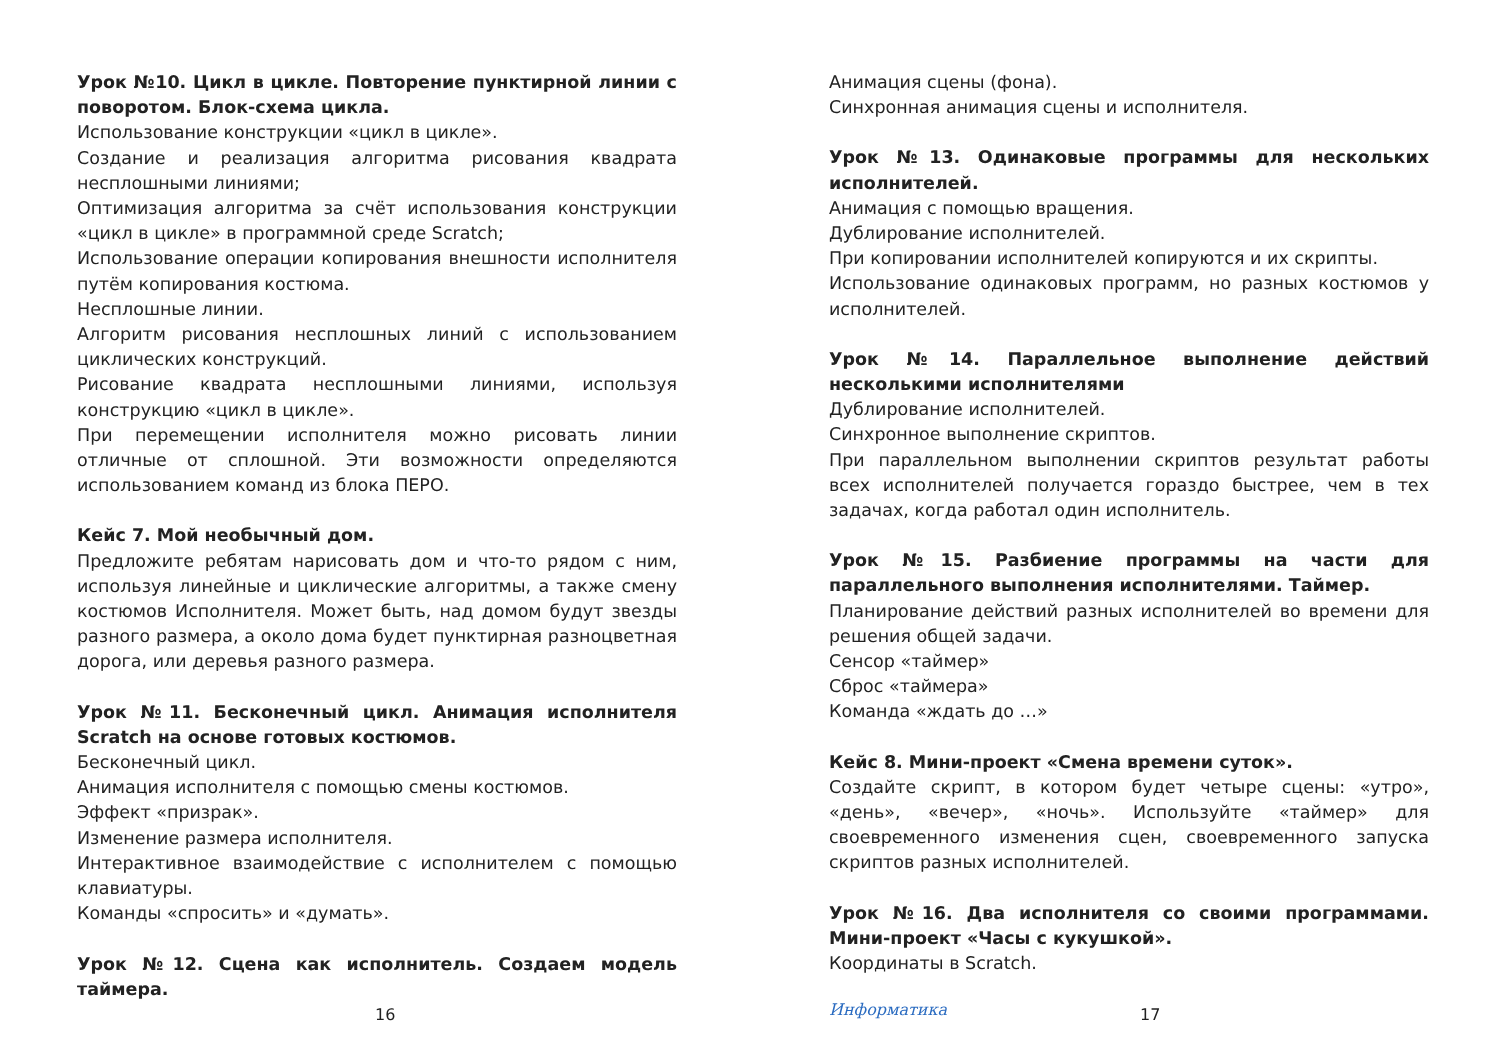Урок №10. Цикл в цикле. Повторение пунктирной линии с поворотом. Блок-схема цикла.
Использование конструкции «цикл в цикле».
Создание и реализация алгоритма рисования квадрата несплошными линиями;
Оптимизация алгоритма за счёт использования конструкции «цикл в цикле» в программной среде Scratch;
Использование операции копирования внешности исполнителя путём копирования костюма.
Несплошные линии.
Алгоритм рисования несплошных линий с использованием циклических конструкций.
Рисование квадрата несплошными линиями, используя конструкцию «цикл в цикле».
При перемещении исполнителя можно рисовать линии отличные от сплошной. Эти возможности определяются использованием команд из блока ПЕРО.
Кейс 7. Мой необычный дом.
Предложите ребятам нарисовать дом и что-то рядом с ним, используя линейные и циклические алгоритмы, а также смену костюмов Исполнителя. Может быть, над домом будут звезды разного размера, а около дома будет пунктирная разноцветная дорога, или деревья разного размера.
Урок №11. Бесконечный цикл. Анимация исполнителя Scratch на основе готовых костюмов.
Бесконечный цикл.
Анимация исполнителя с помощью смены костюмов.
Эффект «призрак».
Изменение размера исполнителя.
Интерактивное взаимодействие с исполнителем с помощью клавиатуры.
Команды «спросить» и «думать».
Урок №12. Сцена как исполнитель. Создаем модель таймера.
16
Анимация сцены (фона).
Синхронная анимация сцены и исполнителя.
Урок №13. Одинаковые программы для нескольких исполнителей.
Анимация с помощью вращения.
Дублирование исполнителей.
При копировании исполнителей копируются и их скрипты.
Использование одинаковых программ, но разных костюмов у исполнителей.
Урок №14. Параллельное выполнение действий несколькими исполнителями
Дублирование исполнителей.
Синхронное выполнение скриптов.
При параллельном выполнении скриптов результат работы всех исполнителей получается гораздо быстрее, чем в тех задачах, когда работал один исполнитель.
Урок №15. Разбиение программы на части для параллельного выполнения исполнителями. Таймер.
Планирование действий разных исполнителей во времени для решения общей задачи.
Сенсор «таймер»
Сброс «таймера»
Команда «ждать до …»
Кейс 8. Мини-проект «Смена времени суток».
Создайте скрипт, в котором будет четыре сцены: «утро», «день», «вечер», «ночь». Используйте «таймер» для своевременного изменения сцен, своевременного запуска скриптов разных исполнителей.
Урок №16. Два исполнителя со своими программами. Мини-проект «Часы с кукушкой».
Координаты в Scratch.
Информатика 17